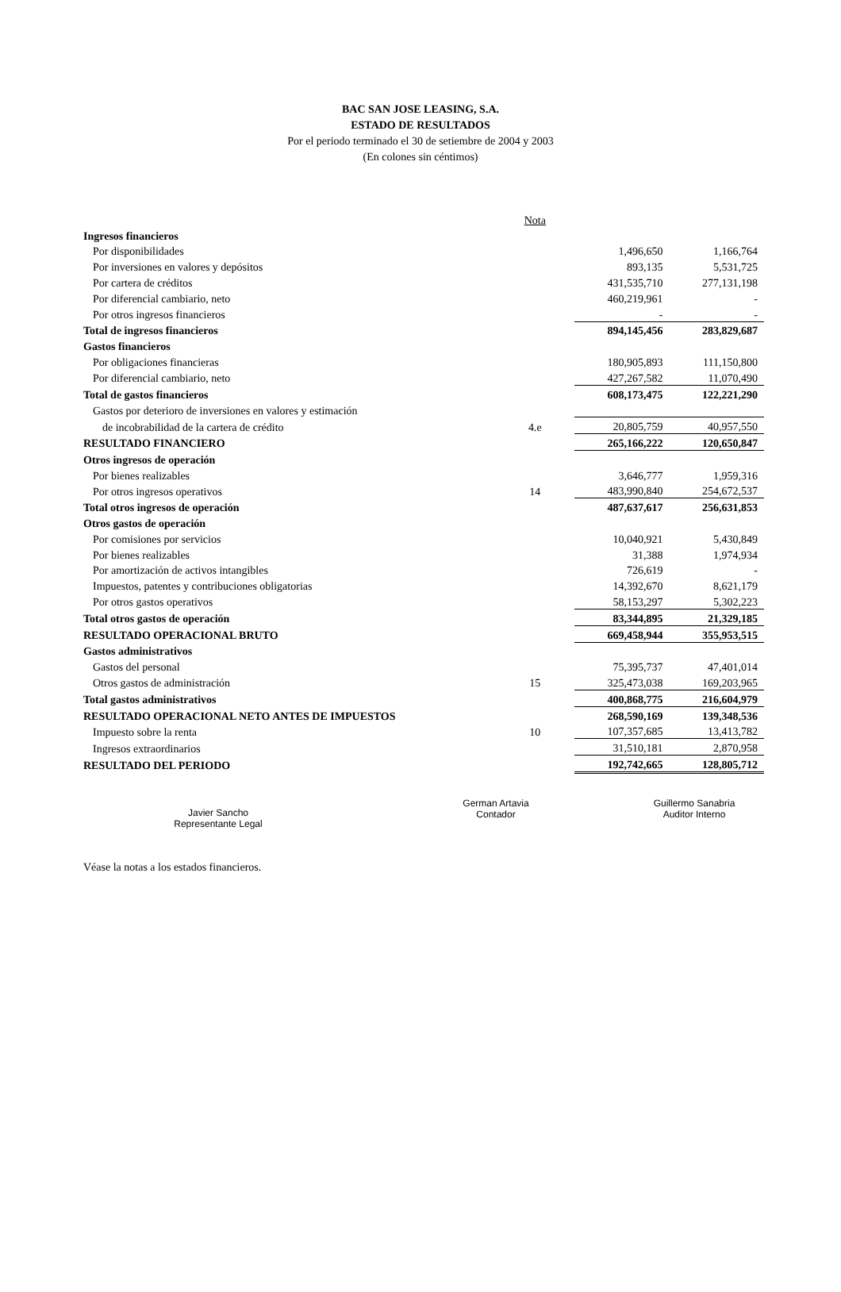BAC SAN JOSE LEASING, S.A.
ESTADO DE RESULTADOS
Por el periodo terminado el 30 de setiembre de 2004 y 2003
(En colones sin céntimos)
| | Nota | | |
| Ingresos financieros | | | |
| Por disponibilidades | | 1,496,650 | 1,166,764 |
| Por inversiones en valores y depósitos | | 893,135 | 5,531,725 |
| Por cartera de créditos | | 431,535,710 | 277,131,198 |
| Por diferencial cambiario, neto | | 460,219,961 | - |
| Por otros ingresos financieros | | - | - |
| Total de ingresos financieros | | 894,145,456 | 283,829,687 |
| Gastos financieros | | | |
| Por obligaciones financieras | | 180,905,893 | 111,150,800 |
| Por diferencial cambiario, neto | | 427,267,582 | 11,070,490 |
| Total de gastos financieros | | 608,173,475 | 122,221,290 |
| Gastos por deterioro de inversiones en valores y estimación | | | |
| de incobrabilidad de la cartera de crédito | 4.e | 20,805,759 | 40,957,550 |
| RESULTADO FINANCIERO | | 265,166,222 | 120,650,847 |
| Otros ingresos de operación | | | |
| Por bienes realizables | | 3,646,777 | 1,959,316 |
| Por otros ingresos operativos | 14 | 483,990,840 | 254,672,537 |
| Total otros ingresos de operación | | 487,637,617 | 256,631,853 |
| Otros gastos de operación | | | |
| Por comisiones por servicios | | 10,040,921 | 5,430,849 |
| Por bienes realizables | | 31,388 | 1,974,934 |
| Por amortización de activos intangibles | | 726,619 | - |
| Impuestos, patentes y contribuciones obligatorias | | 14,392,670 | 8,621,179 |
| Por otros gastos operativos | | 58,153,297 | 5,302,223 |
| Total otros gastos de operación | | 83,344,895 | 21,329,185 |
| RESULTADO OPERACIONAL BRUTO | | 669,458,944 | 355,953,515 |
| Gastos administrativos | | | |
| Gastos del personal | | 75,395,737 | 47,401,014 |
| Otros gastos de administración | 15 | 325,473,038 | 169,203,965 |
| Total gastos administrativos | | 400,868,775 | 216,604,979 |
| RESULTADO OPERACIONAL NETO ANTES DE IMPUESTOS | | 268,590,169 | 139,348,536 |
| Impuesto sobre la renta | 10 | 107,357,685 | 13,413,782 |
| Ingresos extraordinarios | | 31,510,181 | 2,870,958 |
| RESULTADO DEL PERIODO | | 192,742,665 | 128,805,712 |
Javier Sancho
Representante Legal
German Artavia
Contador
Guillermo Sanabria
Auditor Interno
Véase la notas a los estados financieros.